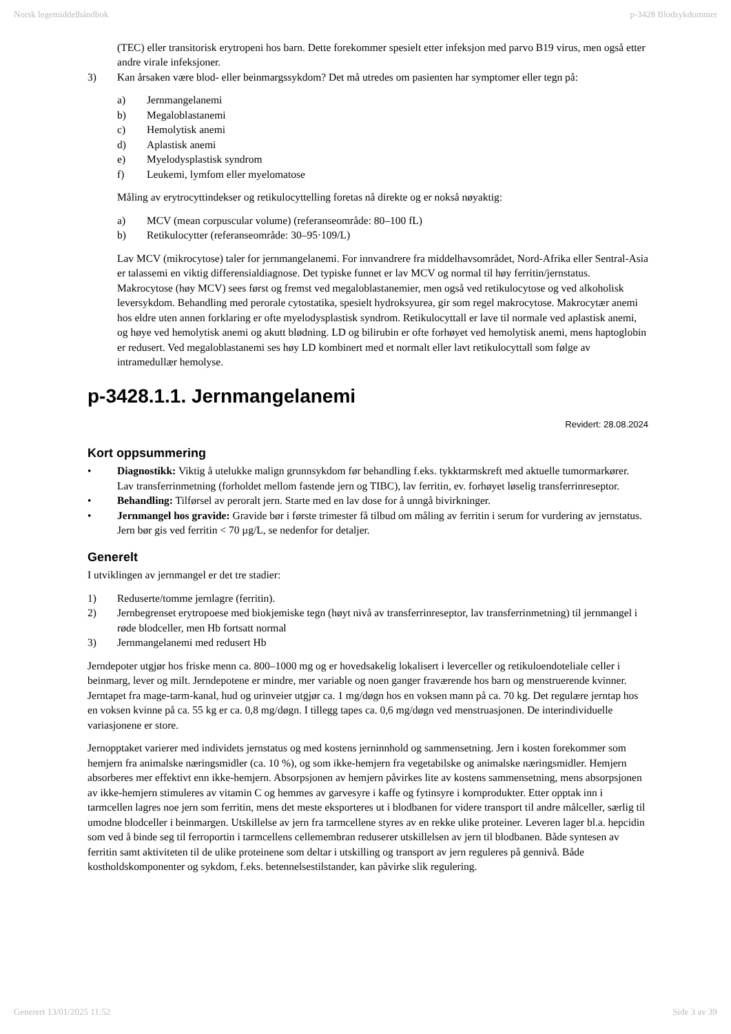Norsk legemiddelhåndbok p-3428 Blodsykdommer
(TEC) eller transitorisk erytropeni hos barn. Dette forekommer spesielt etter infeksjon med parvo B19 virus, men også etter andre virale infeksjoner.
3) Kan årsaken være blod- eller beinmargssykdom? Det må utredes om pasienten har symptomer eller tegn på:
a) Jernmangelanemi
b) Megaloblastanemi
c) Hemolytisk anemi
d) Aplastisk anemi
e) Myelodysplastisk syndrom
f) Leukemi, lymfom eller myelomatose
Måling av erytrocyttindekser og retikulocyttelling foretas nå direkte og er nokså nøyaktig:
a) MCV (mean corpuscular volume) (referanseområde: 80–100 fL)
b) Retikulocytter (referanseområde: 30–95·109/L)
Lav MCV (mikrocytose) taler for jernmangelanemi. For innvandrere fra middelhavsområdet, Nord-Afrika eller Sentral-Asia er talassemi en viktig differensialdiagnose. Det typiske funnet er lav MCV og normal til høy ferritin/jernstatus. Makrocytose (høy MCV) sees først og fremst ved megaloblastanemier, men også ved retikulocytose og ved alkoholisk leversykdom. Behandling med perorale cytostatika, spesielt hydroksyurea, gir som regel makrocytose. Makrocytær anemi hos eldre uten annen forklaring er ofte myelodysplastisk syndrom. Retikulocyttall er lave til normale ved aplastisk anemi, og høye ved hemolytisk anemi og akutt blødning. LD og bilirubin er ofte forhøyet ved hemolytisk anemi, mens haptoglobin er redusert. Ved megaloblastanemi ses høy LD kombinert med et normalt eller lavt retikulocyttall som følge av intramedullær hemolyse.
p-3428.1.1. Jernmangelanemi
Revidert: 28.08.2024
Kort oppsummering
• Diagnostikk: Viktig å utelukke malign grunnsykdom før behandling f.eks. tykktarmskreft med aktuelle tumormarkører. Lav transferrinmetning (forholdet mellom fastende jern og TIBC), lav ferritin, ev. forhøyet løselig transferrinreseptor.
• Behandling: Tilførsel av peroralt jern. Starte med en lav dose for å unngå bivirkninger.
• Jernmangel hos gravide: Gravide bør i første trimester få tilbud om måling av ferritin i serum for vurdering av jernstatus. Jern bør gis ved ferritin < 70 µg/L, se nedenfor for detaljer.
Generelt
I utviklingen av jernmangel er det tre stadier:
1) Reduserte/tomme jernlagre (ferritin).
2) Jernbegrenset erytropoese med biokjemiske tegn (høyt nivå av transferrinreseptor, lav transferrinmetning) til jernmangel i røde blodceller, men Hb fortsatt normal
3) Jernmangelanemi med redusert Hb
Jerndepoter utgjør hos friske menn ca. 800–1000 mg og er hovedsakelig lokalisert i leverceller og retikuloendoteliale celler i beinmarg, lever og milt. Jerndepotene er mindre, mer variable og noen ganger fraværende hos barn og menstruerende kvinner. Jerntapet fra mage-tarm-kanal, hud og urinveier utgjør ca. 1 mg/døgn hos en voksen mann på ca. 70 kg. Det regulære jerntap hos en voksen kvinne på ca. 55 kg er ca. 0,8 mg/døgn. I tillegg tapes ca. 0,6 mg/døgn ved menstruasjonen. De interindividuelle variasjonene er store.
Jernopptaket varierer med individets jernstatus og med kostens jerninnhold og sammensetning. Jern i kosten forekommer som hemjern fra animalske næringsmidler (ca. 10 %), og som ikke-hemjern fra vegetabilske og animalske næringsmidler. Hemjern absorberes mer effektivt enn ikke-hemjern. Absorpsjonen av hemjern påvirkes lite av kostens sammensetning, mens absorpsjonen av ikke-hemjern stimuleres av vitamin C og hemmes av garvesyre i kaffe og fytinsyre i kornprodukter. Etter opptak inn i tarmcellen lagres noe jern som ferritin, mens det meste eksporteres ut i blodbanen for videre transport til andre målceller, særlig til umodne blodceller i beinmargen. Utskillelse av jern fra tarmcellene styres av en rekke ulike proteiner. Leveren lager bl.a. hepcidin som ved å binde seg til ferroportin i tarmcellens cellemembran reduserer utskillelsen av jern til blodbanen. Både syntesen av ferritin samt aktiviteten til de ulike proteinene som deltar i utskilling og transport av jern reguleres på gennivå. Både kostholdskomponenter og sykdom, f.eks. betennelsestilstander, kan påvirke slik regulering.
Generert 13/01/2025 11:52 Side 3 av 39